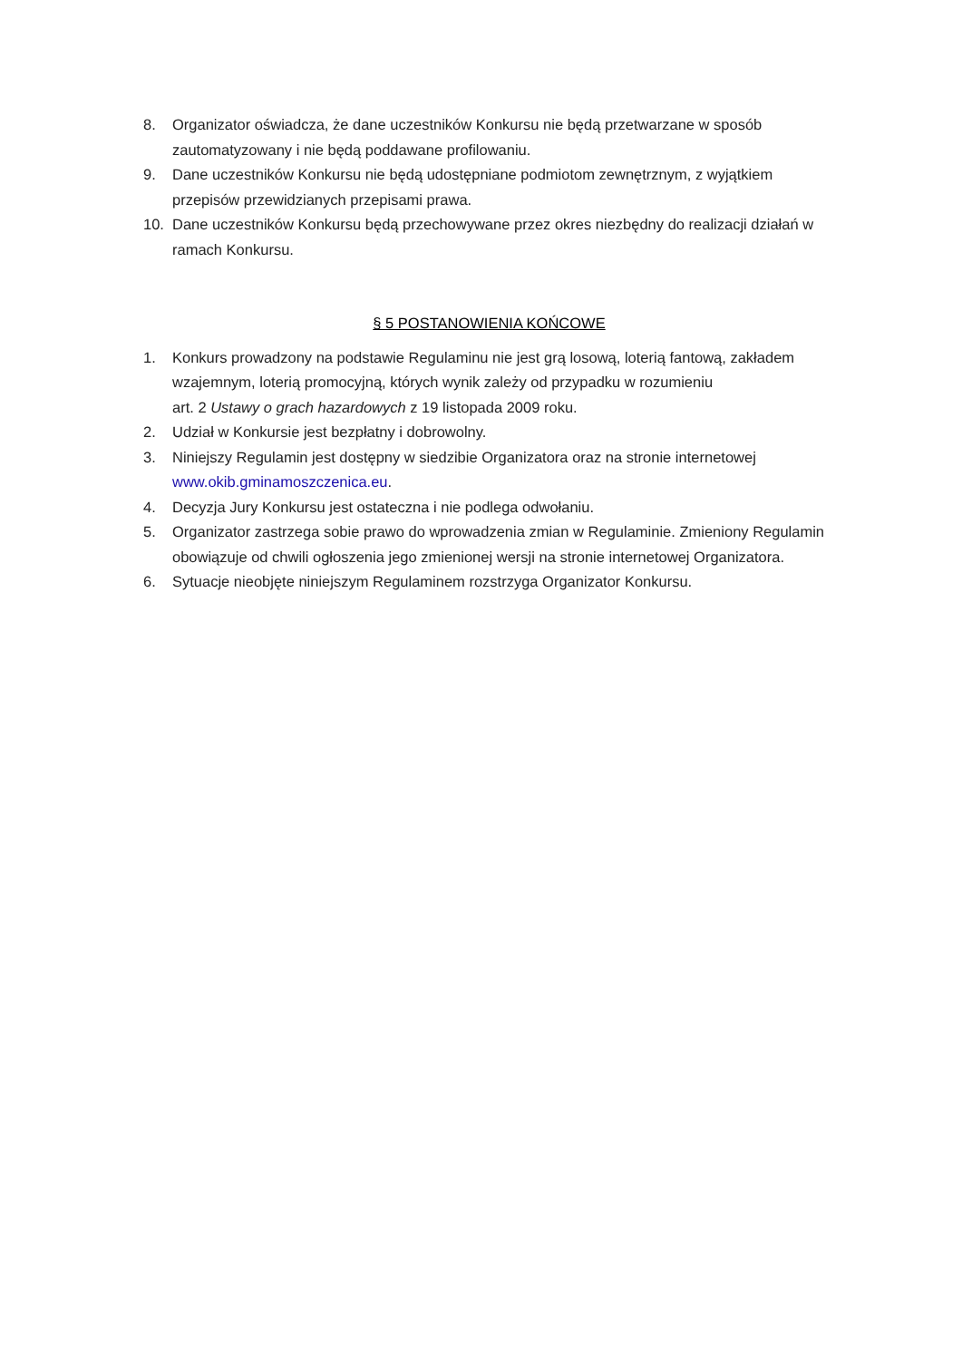8. Organizator oświadcza, że dane uczestników Konkursu nie będą przetwarzane w sposób zautomatyzowany i nie będą poddawane profilowaniu.
9. Dane uczestników Konkursu nie będą udostępniane podmiotom zewnętrznym, z wyjątkiem przepisów przewidzianych przepisami prawa.
10. Dane uczestników Konkursu będą przechowywane przez okres niezbędny do realizacji działań w ramach Konkursu.
§ 5 POSTANOWIENIA KOŃCOWE
1. Konkurs prowadzony na podstawie Regulaminu nie jest grą losową, loterią fantową, zakładem wzajemnym, loterią promocyjną, których wynik zależy od przypadku w rozumieniu
art. 2 Ustawy o grach hazardowych z 19 listopada 2009 roku.
2. Udział w Konkursie jest bezpłatny i dobrowolny.
3. Niniejszy Regulamin jest dostępny w siedzibie Organizatora oraz na stronie internetowej www.okib.gminamoszczenica.eu.
4. Decyzja Jury Konkursu jest ostateczna i nie podlega odwołaniu.
5. Organizator zastrzega sobie prawo do wprowadzenia zmian w Regulaminie. Zmieniony Regulamin obowiązuje od chwili ogłoszenia jego zmienionej wersji na stronie internetowej Organizatora.
6. Sytuacje nieobjęte niniejszym Regulaminem rozstrzyga Organizator Konkursu.